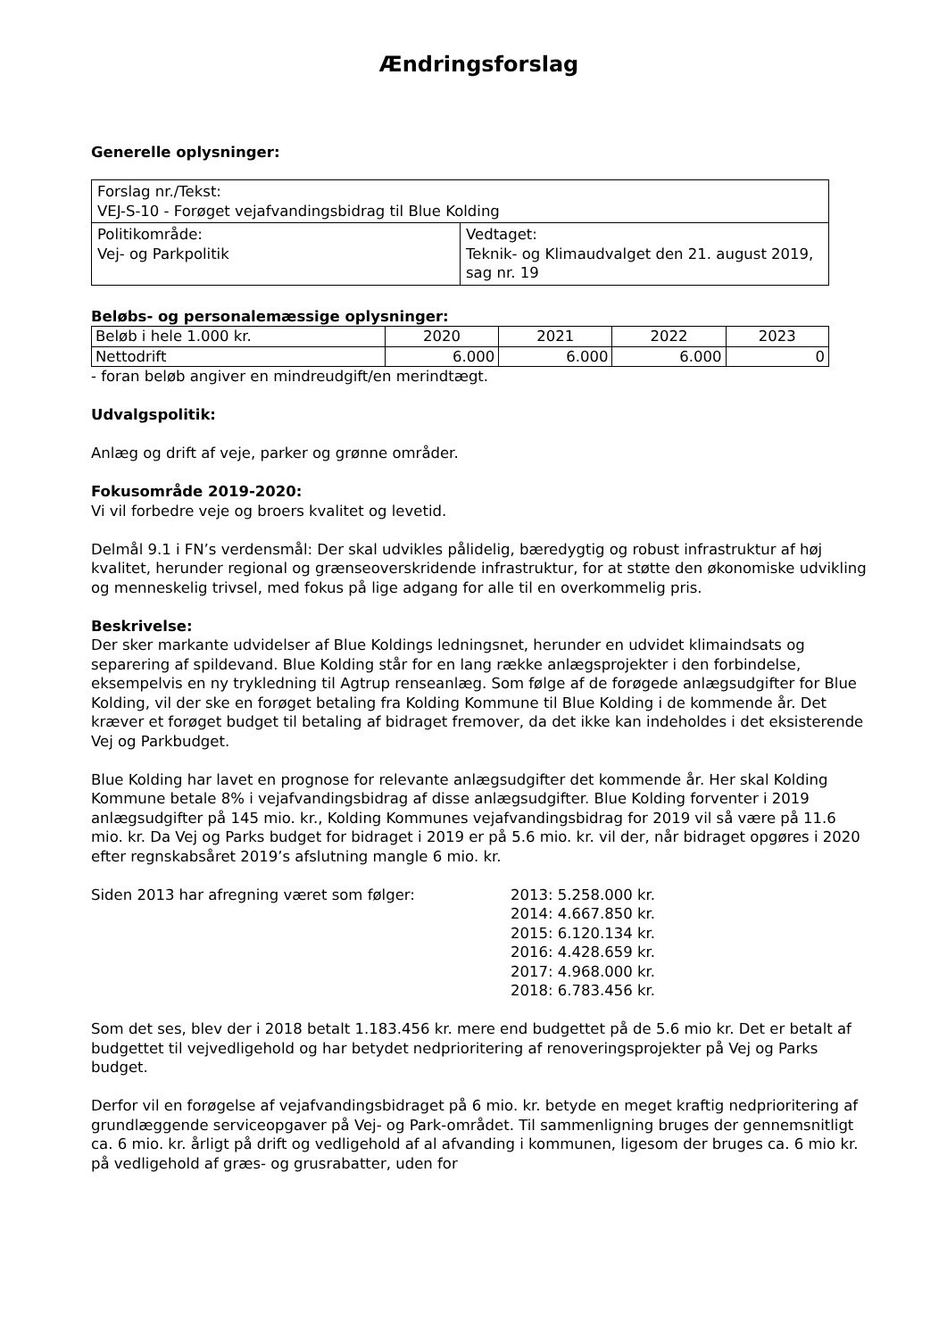Ændringsforslag
Generelle oplysninger:
| Forslag nr./Tekst: VEJ-S-10 - Forøget vejafvandingsbidrag til Blue Kolding | |
| Politikområde: Vej- og Parkpolitik | Vedtaget: Teknik- og Klimaudvalget den 21. august 2019, sag nr. 19 |
Beløbs- og personalemæssige oplysninger:
| Beløb i hele 1.000 kr. | 2020 | 2021 | 2022 | 2023 |
| Nettodrift | 6.000 | 6.000 | 6.000 | 0 |
- foran beløb angiver en mindreudgift/en merindtægt.
Udvalgspolitik:
Anlæg og drift af veje, parker og grønne områder.
Fokusområde 2019-2020:
Vi vil forbedre veje og broers kvalitet og levetid.
Delmål 9.1 i FN’s verdensmål: Der skal udvikles pålidelig, bæredygtig og robust infrastruktur af høj kvalitet, herunder regional og grænseoverskridende infrastruktur, for at støtte den økonomiske udvikling og menneskelig trivsel, med fokus på lige adgang for alle til en overkommelig pris.
Beskrivelse:
Der sker markante udvidelser af Blue Koldings ledningsnet, herunder en udvidet klimaindsats og separering af spildevand. Blue Kolding står for en lang række anlægsprojekter i den forbindelse, eksempelvis en ny trykledning til Agtrup renseanlæg. Som følge af de forøgede anlægsudgifter for Blue Kolding, vil der ske en forøget betaling fra Kolding Kommune til Blue Kolding i de kommende år. Det kræver et forøget budget til betaling af bidraget fremover, da det ikke kan indeholdes i det eksisterende Vej og Parkbudget.
Blue Kolding har lavet en prognose for relevante anlægsudgifter det kommende år. Her skal Kolding Kommune betale 8% i vejafvandingsbidrag af disse anlægsudgifter. Blue Kolding forventer i 2019 anlægsudgifter på 145 mio. kr., Kolding Kommunes vejafvandingsbidrag for 2019 vil så være på 11.6 mio. kr. Da Vej og Parks budget for bidraget i 2019 er på 5.6 mio. kr. vil der, når bidraget opgøres i 2020 efter regnskabsåret 2019’s afslutning mangle 6 mio. kr.
Siden 2013 har afregning været som følger: 2013: 5.258.000 kr.
2014: 4.667.850 kr.
2015: 6.120.134 kr.
2016: 4.428.659 kr.
2017: 4.968.000 kr.
2018: 6.783.456 kr.
Som det ses, blev der i 2018 betalt 1.183.456 kr. mere end budgettet på de 5.6 mio kr. Det er betalt af budgettet til vejvedligehold og har betydet nedprioritering af renoveringsprojekter på Vej og Parks budget.
Derfor vil en forøgelse af vejafvandingsbidraget på 6 mio. kr. betyde en meget kraftig nedprioritering af grundlæggende serviceopgaver på Vej- og Park-området. Til sammenligning bruges der gennemsnitligt ca. 6 mio. kr. årligt på drift og vedligehold af al afvanding i kommunen, ligesom der bruges ca. 6 mio kr. på vedligehold af græs- og grusrabatter, uden for